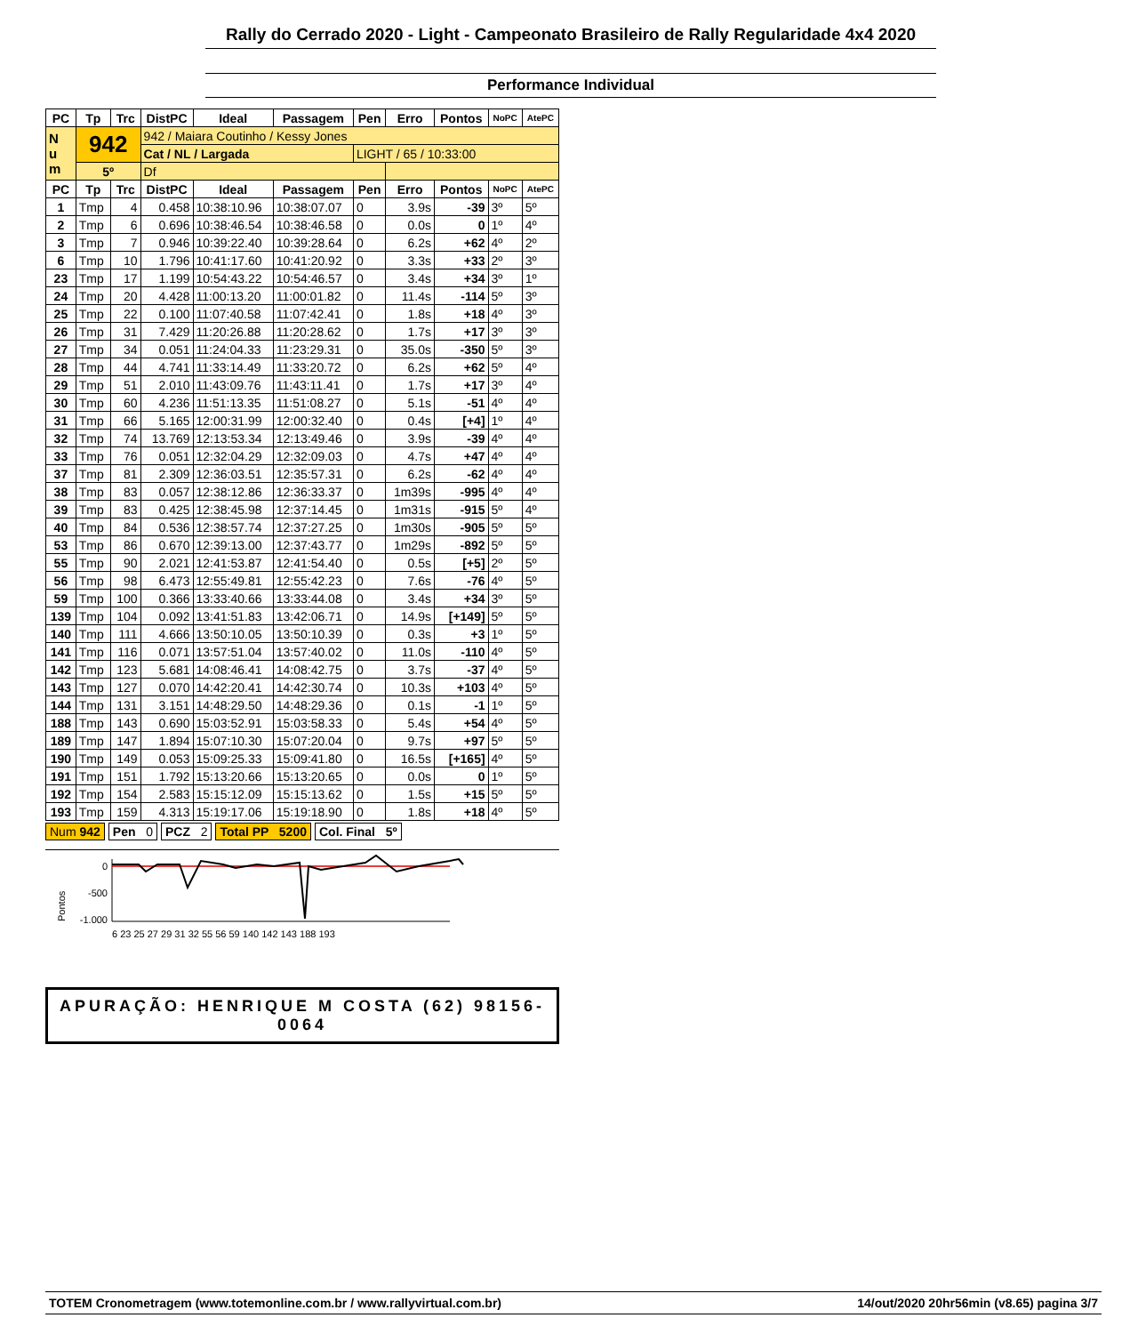Rally do Cerrado 2020 - Light - Campeonato Brasileiro de Rally Regularidade 4x4 2020
Performance Individual
| PC | Tp | Trc | DistPC | Ideal | Passagem | Pen | Erro | Pontos | NoPC | AtePC |
| --- | --- | --- | --- | --- | --- | --- | --- | --- | --- | --- |
| N u m | 942 | | 942 / Maiara Coutinho / Kessy Jones | | | | | | | |
| | | | Cat / NL / Largada | | | LIGHT / 65 / 10:33:00 | | | | |
| | 5º | | Df | | | | | | | |
| PC | Tp | Trc | DistPC | Ideal | Passagem | Pen | Erro | Pontos | NoPC | AtePC |
| 1 | Tmp | 4 | 0.458 | 10:38:10.96 | 10:38:07.07 | 0 | 3.9s | -39 | 3º | 5º |
| 2 | Tmp | 6 | 0.696 | 10:38:46.54 | 10:38:46.58 | 0 | 0.0s | 0 | 1º | 4º |
| 3 | Tmp | 7 | 0.946 | 10:39:22.40 | 10:39:28.64 | 0 | 6.2s | +62 | 4º | 2º |
| 6 | Tmp | 10 | 1.796 | 10:41:17.60 | 10:41:20.92 | 0 | 3.3s | +33 | 2º | 3º |
| 23 | Tmp | 17 | 1.199 | 10:54:43.22 | 10:54:46.57 | 0 | 3.4s | +34 | 3º | 1º |
| 24 | Tmp | 20 | 4.428 | 11:00:13.20 | 11:00:01.82 | 0 | 11.4s | -114 | 5º | 3º |
| 25 | Tmp | 22 | 0.100 | 11:07:40.58 | 11:07:42.41 | 0 | 1.8s | +18 | 4º | 3º |
| 26 | Tmp | 31 | 7.429 | 11:20:26.88 | 11:20:28.62 | 0 | 1.7s | +17 | 3º | 3º |
| 27 | Tmp | 34 | 0.051 | 11:24:04.33 | 11:23:29.31 | 0 | 35.0s | -350 | 5º | 3º |
| 28 | Tmp | 44 | 4.741 | 11:33:14.49 | 11:33:20.72 | 0 | 6.2s | +62 | 5º | 4º |
| 29 | Tmp | 51 | 2.010 | 11:43:09.76 | 11:43:11.41 | 0 | 1.7s | +17 | 3º | 4º |
| 30 | Tmp | 60 | 4.236 | 11:51:13.35 | 11:51:08.27 | 0 | 5.1s | -51 | 4º | 4º |
| 31 | Tmp | 66 | 5.165 | 12:00:31.99 | 12:00:32.40 | 0 | 0.4s | [+4] | 1º | 4º |
| 32 | Tmp | 74 | 13.769 | 12:13:53.34 | 12:13:49.46 | 0 | 3.9s | -39 | 4º | 4º |
| 33 | Tmp | 76 | 0.051 | 12:32:04.29 | 12:32:09.03 | 0 | 4.7s | +47 | 4º | 4º |
| 37 | Tmp | 81 | 2.309 | 12:36:03.51 | 12:35:57.31 | 0 | 6.2s | -62 | 4º | 4º |
| 38 | Tmp | 83 | 0.057 | 12:38:12.86 | 12:36:33.37 | 0 | 1m39s | -995 | 4º | 4º |
| 39 | Tmp | 83 | 0.425 | 12:38:45.98 | 12:37:14.45 | 0 | 1m31s | -915 | 5º | 4º |
| 40 | Tmp | 84 | 0.536 | 12:38:57.74 | 12:37:27.25 | 0 | 1m30s | -905 | 5º | 5º |
| 53 | Tmp | 86 | 0.670 | 12:39:13.00 | 12:37:43.77 | 0 | 1m29s | -892 | 5º | 5º |
| 55 | Tmp | 90 | 2.021 | 12:41:53.87 | 12:41:54.40 | 0 | 0.5s | [+5] | 2º | 5º |
| 56 | Tmp | 98 | 6.473 | 12:55:49.81 | 12:55:42.23 | 0 | 7.6s | -76 | 4º | 5º |
| 59 | Tmp | 100 | 0.366 | 13:33:40.66 | 13:33:44.08 | 0 | 3.4s | +34 | 3º | 5º |
| 139 | Tmp | 104 | 0.092 | 13:41:51.83 | 13:42:06.71 | 0 | 14.9s | [+149] | 5º | 5º |
| 140 | Tmp | 111 | 4.666 | 13:50:10.05 | 13:50:10.39 | 0 | 0.3s | +3 | 1º | 5º |
| 141 | Tmp | 116 | 0.071 | 13:57:51.04 | 13:57:40.02 | 0 | 11.0s | -110 | 4º | 5º |
| 142 | Tmp | 123 | 5.681 | 14:08:46.41 | 14:08:42.75 | 0 | 3.7s | -37 | 4º | 5º |
| 143 | Tmp | 127 | 0.070 | 14:42:20.41 | 14:42:30.74 | 0 | 10.3s | +103 | 4º | 5º |
| 144 | Tmp | 131 | 3.151 | 14:48:29.50 | 14:48:29.36 | 0 | 0.1s | -1 | 1º | 5º |
| 188 | Tmp | 143 | 0.690 | 15:03:52.91 | 15:03:58.33 | 0 | 5.4s | +54 | 4º | 5º |
| 189 | Tmp | 147 | 1.894 | 15:07:10.30 | 15:07:20.04 | 0 | 9.7s | +97 | 5º | 5º |
| 190 | Tmp | 149 | 0.053 | 15:09:25.33 | 15:09:41.80 | 0 | 16.5s | [+165] | 4º | 5º |
| 191 | Tmp | 151 | 1.792 | 15:13:20.66 | 15:13:20.65 | 0 | 0.0s | 0 | 1º | 5º |
| 192 | Tmp | 154 | 2.583 | 15:15:12.09 | 15:15:13.62 | 0 | 1.5s | +15 | 5º | 5º |
| 193 | Tmp | 159 | 4.313 | 15:19:17.06 | 15:19:18.90 | 0 | 1.8s | +18 | 4º | 5º |
Num 942 Pen 0 PCZ 2 Total PP 5200 Col. Final 5º
Pontos
0
-500
-1.000
6 23 25 27 29 31 32 55 56 59 140 142 143 188 193
APURAÇÃO: HENRIQUE M COSTA (62) 98156-0064
TOTEM Cronometragem (www.totemonline.com.br / www.rallyvirtual.com.br) 14/out/2020 20hr56min (v8.65) pagina 3/7